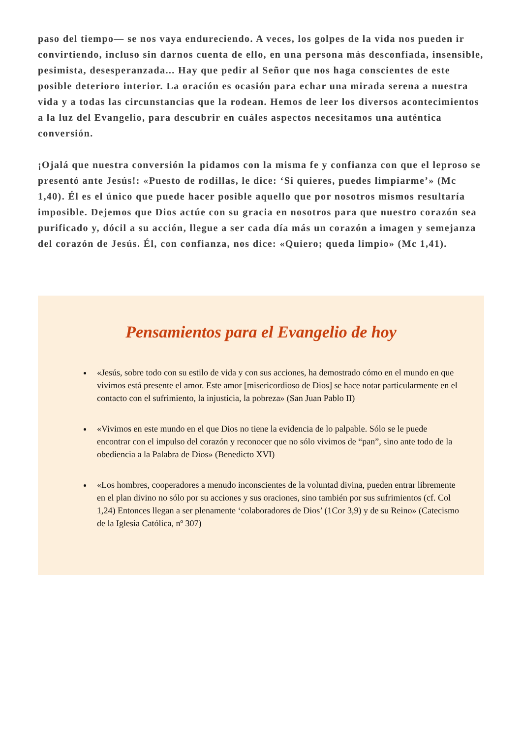paso del tiempo— se nos vaya endureciendo. A veces, los golpes de la vida nos pueden ir convirtiendo, incluso sin darnos cuenta de ello, en una persona más desconfiada, insensible, pesimista, desesperanzada... Hay que pedir al Señor que nos haga conscientes de este posible deterioro interior. La oración es ocasión para echar una mirada serena a nuestra vida y a todas las circunstancias que la rodean. Hemos de leer los diversos acontecimientos a la luz del Evangelio, para descubrir en cuáles aspectos necesitamos una auténtica conversión.
¡Ojalá que nuestra conversión la pidamos con la misma fe y confianza con que el leproso se presentó ante Jesús!: «Puesto de rodillas, le dice: ‘Si quieres, puedes limpiarme’» (Mc 1,40). Él es el único que puede hacer posible aquello que por nosotros mismos resultaría imposible. Dejemos que Dios actúe con su gracia en nosotros para que nuestro corazón sea purificado y, dócil a su acción, llegue a ser cada día más un corazón a imagen y semejanza del corazón de Jesús. Él, con confianza, nos dice: «Quiero; queda limpio» (Mc 1,41).
Pensamientos para el Evangelio de hoy
«Jesús, sobre todo con su estilo de vida y con sus acciones, ha demostrado cómo en el mundo en que vivimos está presente el amor. Este amor [misericordioso de Dios] se hace notar particularmente en el contacto con el sufrimiento, la injusticia, la pobreza» (San Juan Pablo II)
«Vivimos en este mundo en el que Dios no tiene la evidencia de lo palpable. Sólo se le puede encontrar con el impulso del corazón y reconocer que no sólo vivimos de “pan”, sino ante todo de la obediencia a la Palabra de Dios» (Benedicto XVI)
«Los hombres, cooperadores a menudo inconscientes de la voluntad divina, pueden entrar libremente en el plan divino no sólo por su acciones y sus oraciones, sino también por sus sufrimientos (cf. Col 1,24) Entonces llegan a ser plenamente ‘colaboradores de Dios’ (1Cor 3,9) y de su Reino» (Catecismo de la Iglesia Católica, nº 307)